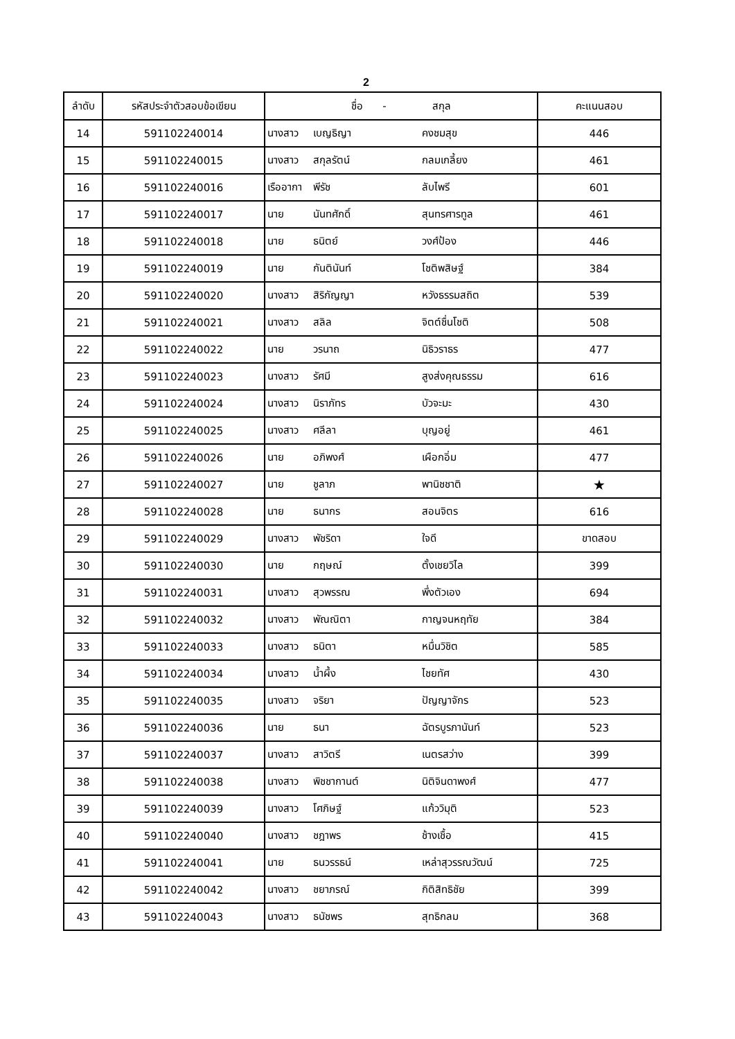2
| ลำดับ | รหัสประจำตัวสอบข้อเขียน | ชื่อ - สกุล | | | คะแนนสอบ |
| --- | --- | --- | --- | --- | --- |
| 14 | 591102240014 | นางสาว | เบญธิญา | คงชมสุข | 446 |
| 15 | 591102240015 | นางสาว | สกุลรัตน์ | กลมเกลี้ยง | 461 |
| 16 | 591102240016 | เรืออากา | พีรัช | ลับไพรี | 601 |
| 17 | 591102240017 | นาย | นันทศักดิ์ | สุนทรศารทูล | 461 |
| 18 | 591102240018 | นาย | ธนิตย์ | วงศ์ป้อง | 446 |
| 19 | 591102240019 | นาย | กันตินันท์ | โชติพสิษฐ์ | 384 |
| 20 | 591102240020 | นางสาว | สิริกัญญา | หวังธรรมสถิต | 539 |
| 21 | 591102240021 | นางสาว | สลิล | จิตต์ชื่นโชติ | 508 |
| 22 | 591102240022 | นาย | วรนาถ | นิธิวราธร | 477 |
| 23 | 591102240023 | นางสาว | รัศมี | สูงส่งคุณธรรม | 616 |
| 24 | 591102240024 | นางสาว | นิราภัทร | บัวจะมะ | 430 |
| 25 | 591102240025 | นางสาว | ศลีลา | บุญอยู่ | 461 |
| 26 | 591102240026 | นาย | อภิพงศ์ | เผือกอิ่ม | 477 |
| 27 | 591102240027 | นาย | ชูลาภ | พานิชชาติ | ★ |
| 28 | 591102240028 | นาย | ธนากร | สอนจิตร | 616 |
| 29 | 591102240029 | นางสาว | พัชริดา | ใจดี | ขาดสอบ |
| 30 | 591102240030 | นาย | กฤษณ์ | ตั้งเชยวิไล | 399 |
| 31 | 591102240031 | นางสาว | สุวพรรณ | พึ่งตัวเอง | 694 |
| 32 | 591102240032 | นางสาว | พัณณิตา | กาญจนหฤทัย | 384 |
| 33 | 591102240033 | นางสาว | ธนิตา | หมื่นวิชิต | 585 |
| 34 | 591102240034 | นางสาว | น้ำผึ้ง | ไชยทัศ | 430 |
| 35 | 591102240035 | นางสาว | จริยา | ปัญญาจักร | 523 |
| 36 | 591102240036 | นาย | ธนา | ฉัตรบูรภานันท์ | 523 |
| 37 | 591102240037 | นางสาว | สาวิตรี | เนตรสว่าง | 399 |
| 38 | 591102240038 | นางสาว | พิชชากานต์ | นิติจินดาพงศ์ | 477 |
| 39 | 591102240039 | นางสาว | โศภิษฐ์ | แก้ววิมุติ | 523 |
| 40 | 591102240040 | นางสาว | ชฎาพร | ช้างเชื้อ | 415 |
| 41 | 591102240041 | นาย | ธนวรรธน์ | เหล่าสุวรรณวัฒน์ | 725 |
| 42 | 591102240042 | นางสาว | ชยาภรณ์ | กิติสิทธิชัย | 399 |
| 43 | 591102240043 | นางสาว | ธนัชพร | สุทธิกลม | 368 |